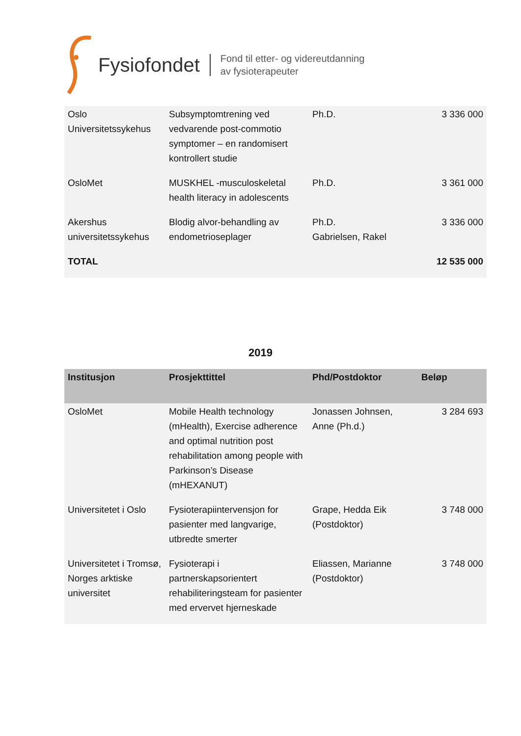Fysiofondet
Fond til etter- og videreutdanning
av fysioterapeuter
| Oslo Universitetssykehus | Subsymptomtrening ved vedvarende post-commotio symptomer – en randomisert kontrollert studie | Ph.D. | 3 336 000 |
| OsloMet | MUSKHEL -musculoskeletal health literacy in adolescents | Ph.D. | 3 361 000 |
| Akershus universitetssykehus | Blodig alvor-behandling av endometrioseplager | Ph.D. Gabrielsen, Rakel | 3 336 000 |
| TOTAL | | | 12 535 000 |
2019
| Institusjon | Prosjekttittel | Phd/Postdoktor | Beløp |
| --- | --- | --- | --- |
| OsloMet | Mobile Health technology (mHealth), Exercise adherence and optimal nutrition post rehabilitation among people with Parkinson’s Disease (mHEXANUT) | Jonassen Johnsen, Anne (Ph.d.) | 3 284 693 |
| Universitetet i Oslo | Fysioterapiintervensjon for pasienter med langvarige, utbredte smerter | Grape, Hedda Eik (Postdoktor) | 3 748 000 |
| Universitetet i Tromsø, Norges arktiske universitet | Fysioterapi i partnerskapsorientert rehabiliteringsteam for pasienter med ervervet hjerneskade | Eliassen, Marianne (Postdoktor) | 3 748 000 |